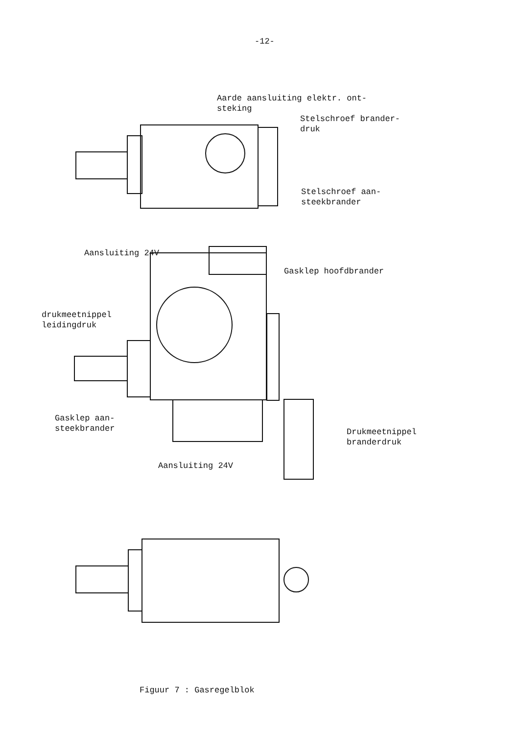-12-
Aarde aansluiting elektr. ont- steking
Stelschroef brander- druk
Stelschroef aan- steekbrander
Aansluiting 24V
Gasklep hoofdbrander
drukmeetnippel leidingdruk
Gasklep aan- steekbrander
Drukmeetnippel branderdruk
Aansluiting 24V
Figuur 7 : Gasregelblok